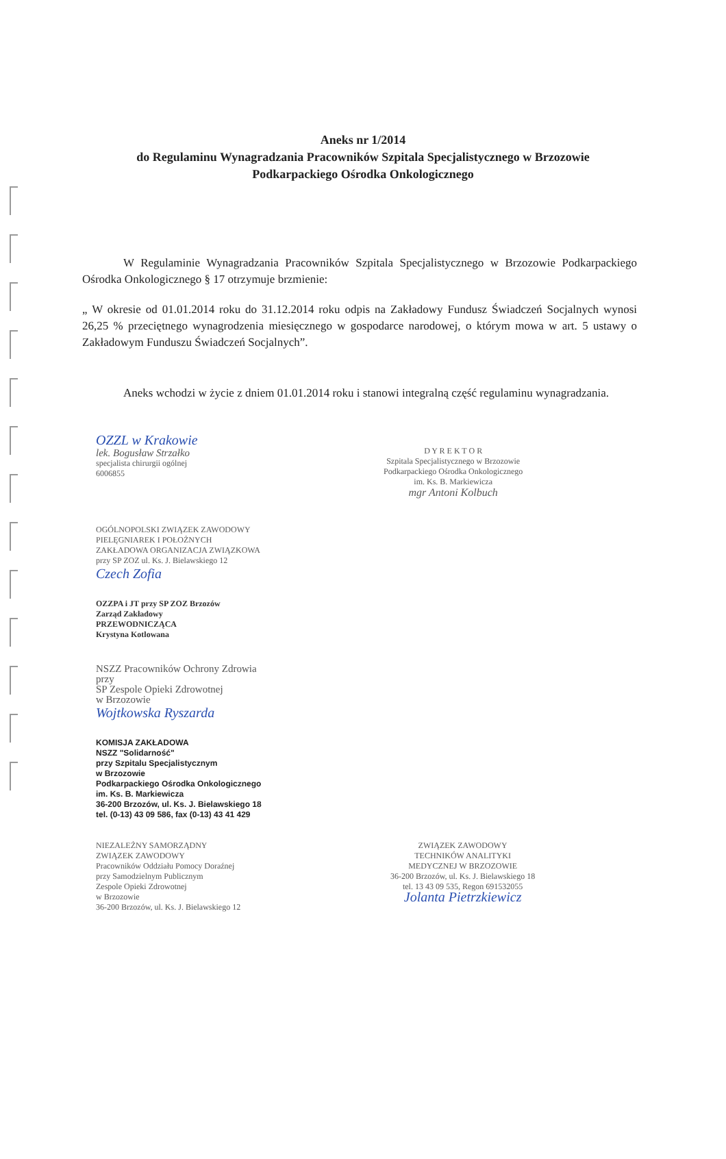Aneks nr 1/2014
do Regulaminu Wynagradzania Pracowników Szpitala Specjalistycznego w Brzozowie
Podkarpackiego Ośrodka Onkologicznego
W Regulaminie Wynagradzania Pracowników Szpitala Specjalistycznego w Brzozowie Podkarpackiego Ośrodka Onkologicznego § 17 otrzymuje brzmienie:
„ W okresie od 01.01.2014 roku do 31.12.2014 roku odpis na Zakładowy Fundusz Świadczeń Socjalnych wynosi 26,25 % przeciętnego wynagrodzenia miesięcznego w gospodarce narodowej, o którym mowa w art. 5 ustawy o Zakładowym Funduszu Świadczeń Socjalnych”.
Aneks wchodzi w życie z dniem 01.01.2014 roku i stanowi integralną część regulaminu wynagradzania.
OZZL w Krakowie
lek. Bogusław Strzałko
specjalista chirurgii ogólnej
6006855
D Y R E K T O R
Szpitala Specjalistycznego w Brzozowie
Podkarpackiego Ośrodka Onkologicznego
im. Ks. B. Markiewicza
mgr Antoni Kolbuch
OGÓLNOPOLSKI ZWIĄZEK ZAWODOWY
PIELĘGNIAREK I POŁOŻNYCH
ZAKŁADOWA ORGANIZACJA ZWIĄZKOWA
przy SP ZOZ ul. Ks. J. Bielawskiego 12
Czech Zofia
OZZPA i JT przy SP ZOZ Brzozów
Zarząd Zakładowy
PRZEWODNICZĄCA
Krystyna Kotlowana
NSZZ Pracowników Ochrony Zdrowia
przy
SP Zespole Opieki Zdrowotnej
w Brzozowie
Wojtkowska Ryszarda
KOMISJA ZAKŁADOWA
NSZZ "Solidarność"
przy Szpitalu Specjalistycznym
w Brzozowie
Podkarpackiego Ośrodka Onkologicznego
im. Ks. B. Markiewicza
36-200 Brzozów, ul. Ks. J. Bielawskiego 18
tel. (0-13) 43 09 586, fax (0-13) 43 41 429
NIEZALEŻNY SAMORZĄDNY
ZWIĄZEK ZAWODOWY
Pracowników Oddziału Pomocy Doraźnej
przy Samodzielnym Publicznym
Zespole Opieki Zdrowotnej
w Brzozowie
36-200 Brzozów, ul. Ks. J. Bielawskiego 12
ZWIĄZEK ZAWODOWY
TECHNIKÓW ANALITYKI
MEDYCZNEJ W BRZOZOWIE
36-200 Brzozów, ul. Ks. J. Bielawskiego 18
tel. 13 43 09 535, Regon 691532055
Jolanta Pietrzkiewicz